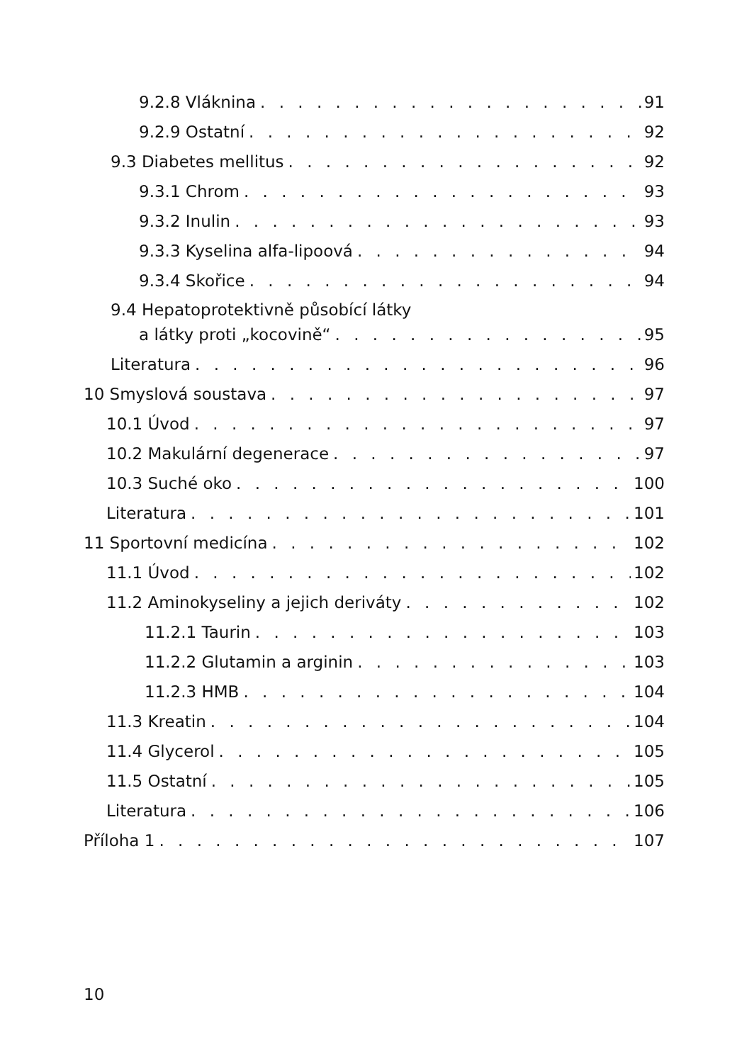9.2.8 Vláknina 91
9.2.9 Ostatní 92
9.3 Diabetes mellitus 92
9.3.1 Chrom 93
9.3.2 Inulin 93
9.3.3 Kyselina alfa-lipoová 94
9.3.4 Skořice 94
9.4 Hepatoprotektivně působící látky
a látky proti „kocovině“ 95
Literatura 96
10 Smyslová soustava 97
10.1 Úvod 97
10.2 Makulární degenerace 97
10.3 Suché oko 100
Literatura 101
11 Sportovní medicína 102
11.1 Úvod 102
11.2 Aminokyseliny a jejich deriváty 102
11.2.1 Taurin 103
11.2.2 Glutamin a arginin 103
11.2.3 HMB 104
11.3 Kreatin 104
11.4 Glycerol 105
11.5 Ostatní 105
Literatura 106
Příloha 1 107
10